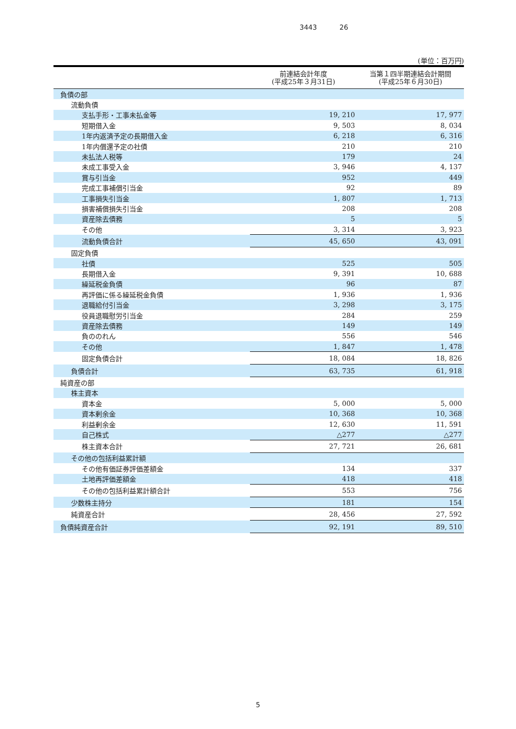3443 26
(単位：百万円)
| | 前連結会計年度 (平成25年３月31日) | 当第１四半期連結会計期間 (平成25年６月30日) |
| --- | --- | --- |
| 負債の部 | | |
| 流動負債 | | |
| 支払手形・工事未払金等 | 19, 210 | 17, 977 |
| 短期借入金 | 9, 503 | 8, 034 |
| 1年内返済予定の長期借入金 | 6, 218 | 6, 316 |
| 1年内償還予定の社債 | 210 | 210 |
| 未払法人税等 | 179 | 24 |
| 未成工事受入金 | 3, 946 | 4, 137 |
| 賞与引当金 | 952 | 449 |
| 完成工事補償引当金 | 92 | 89 |
| 工事損失引当金 | 1, 807 | 1, 713 |
| 損害補償損失引当金 | 208 | 208 |
| 資産除去債務 | 5 | 5 |
| その他 | 3, 314 | 3, 923 |
| 流動負債合計 | 45, 650 | 43, 091 |
| 固定負債 | | |
| 社債 | 525 | 505 |
| 長期借入金 | 9, 391 | 10, 688 |
| 繰延税金負債 | 96 | 87 |
| 再評価に係る繰延税金負債 | 1, 936 | 1, 936 |
| 退職給付引当金 | 3, 298 | 3, 175 |
| 役員退職慰労引当金 | 284 | 259 |
| 資産除去債務 | 149 | 149 |
| 負ののれん | 556 | 546 |
| その他 | 1, 847 | 1, 478 |
| 固定負債合計 | 18, 084 | 18, 826 |
| 負債合計 | 63, 735 | 61, 918 |
| 純資産の部 | | |
| 株主資本 | | |
| 資本金 | 5, 000 | 5, 000 |
| 資本剰余金 | 10, 368 | 10, 368 |
| 利益剰余金 | 12, 630 | 11, 591 |
| 自己株式 | △277 | △277 |
| 株主資本合計 | 27, 721 | 26, 681 |
| その他の包括利益累計額 | | |
| その他有価証券評価差額金 | 134 | 337 |
| 土地再評価差額金 | 418 | 418 |
| その他の包括利益累計額合計 | 553 | 756 |
| 少数株主持分 | 181 | 154 |
| 純資産合計 | 28, 456 | 27, 592 |
| 負債純資産合計 | 92, 191 | 89, 510 |
5